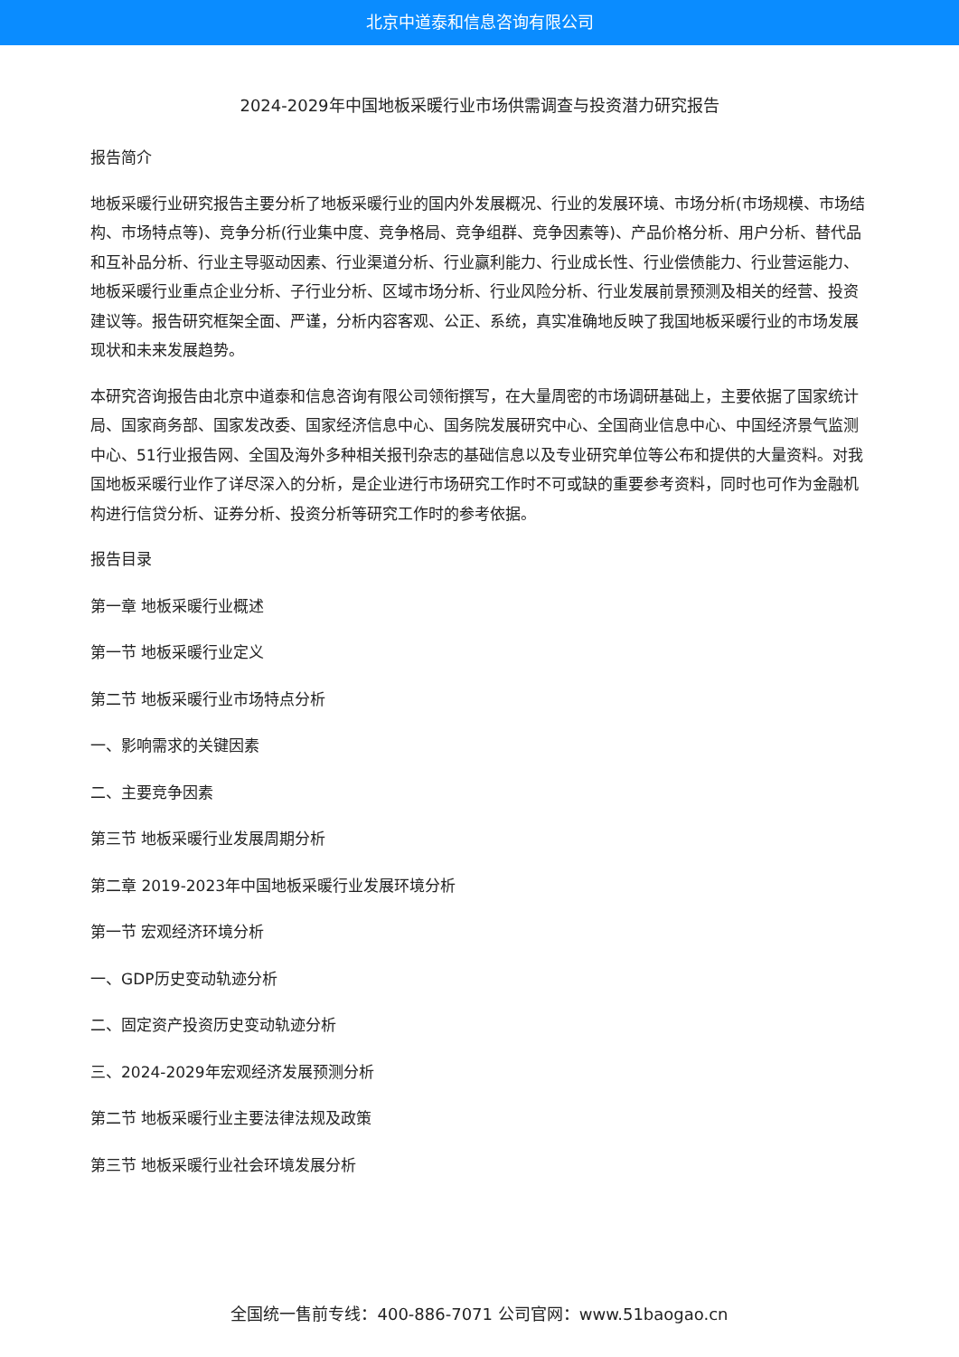北京中道泰和信息咨询有限公司
2024-2029年中国地板采暖行业市场供需调查与投资潜力研究报告
报告简介
地板采暖行业研究报告主要分析了地板采暖行业的国内外发展概况、行业的发展环境、市场分析(市场规模、市场结构、市场特点等)、竞争分析(行业集中度、竞争格局、竞争组群、竞争因素等)、产品价格分析、用户分析、替代品和互补品分析、行业主导驱动因素、行业渠道分析、行业赢利能力、行业成长性、行业偿债能力、行业营运能力、地板采暖行业重点企业分析、子行业分析、区域市场分析、行业风险分析、行业发展前景预测及相关的经营、投资建议等。报告研究框架全面、严谨，分析内容客观、公正、系统，真实准确地反映了我国地板采暖行业的市场发展现状和未来发展趋势。
本研究咨询报告由北京中道泰和信息咨询有限公司领衔撰写，在大量周密的市场调研基础上，主要依据了国家统计局、国家商务部、国家发改委、国家经济信息中心、国务院发展研究中心、全国商业信息中心、中国经济景气监测中心、51行业报告网、全国及海外多种相关报刊杂志的基础信息以及专业研究单位等公布和提供的大量资料。对我国地板采暖行业作了详尽深入的分析，是企业进行市场研究工作时不可或缺的重要参考资料，同时也可作为金融机构进行信贷分析、证券分析、投资分析等研究工作时的参考依据。
报告目录
第一章 地板采暖行业概述
第一节 地板采暖行业定义
第二节 地板采暖行业市场特点分析
一、影响需求的关键因素
二、主要竞争因素
第三节 地板采暖行业发展周期分析
第二章 2019-2023年中国地板采暖行业发展环境分析
第一节 宏观经济环境分析
一、GDP历史变动轨迹分析
二、固定资产投资历史变动轨迹分析
三、2024-2029年宏观经济发展预测分析
第二节 地板采暖行业主要法律法规及政策
第三节 地板采暖行业社会环境发展分析
全国统一售前专线：400-886-7071 公司官网：www.51baogao.cn